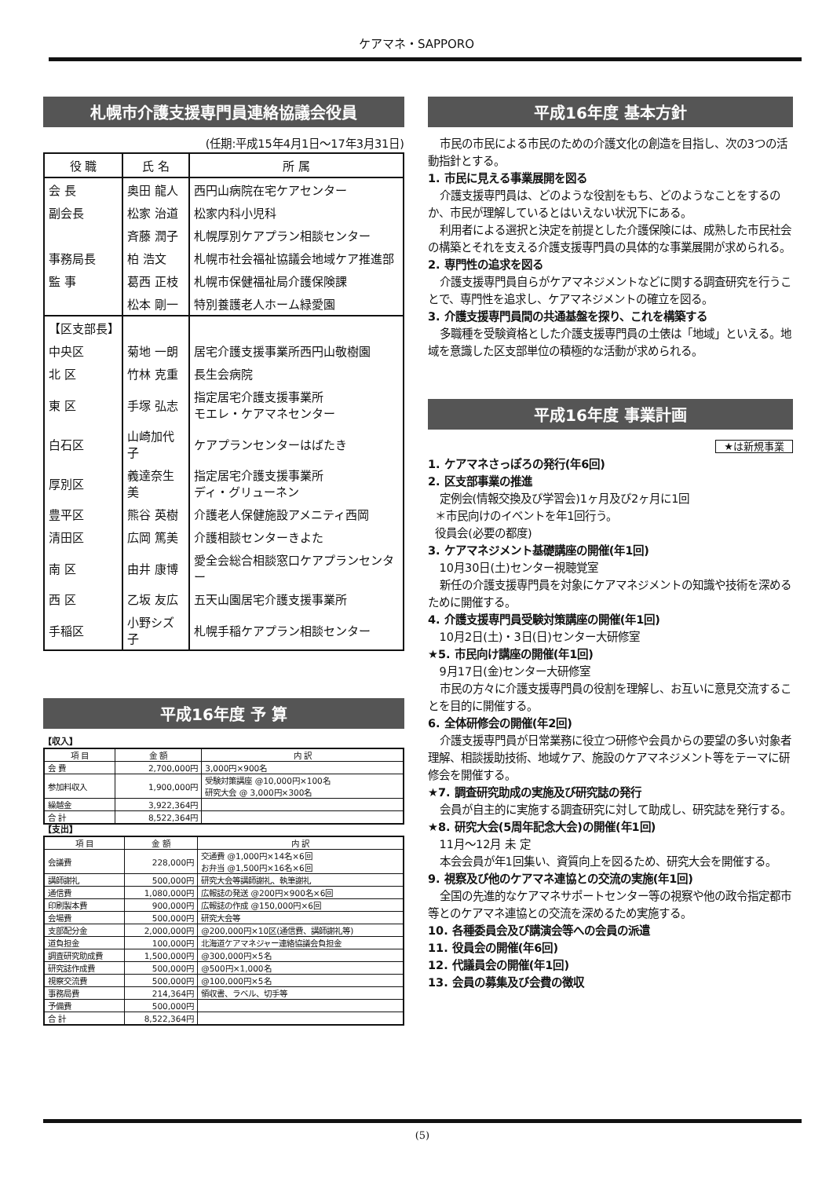ケアマネ・SAPPORO
札幌市介護支援専門員連絡協議会役員
(任期:平成15年4月1日～17年3月31日)
| 役 職 | 氏 名 | 所 属 |
| --- | --- | --- |
| 会 長 | 奥田 龍人 | 西円山病院在宅ケアセンター |
| 副会長 | 松家 治道 | 松家内科小児科 |
| | 斉藤 潤子 | 札幌厚別ケアプラン相談センター |
| 事務局長 | 柏 浩文 | 札幌市社会福祉協議会地域ケア推進部 |
| 監 事 | 葛西 正枝 | 札幌市保健福祉局介護保険課 |
| | 松本 剛一 | 特別養護老人ホーム緑愛園 |
| 【区支部長】 | | |
| 中央区 | 菊地 一朗 | 居宅介護支援事業所西円山敬樹園 |
| 北 区 | 竹林 克重 | 長生会病院 |
| 東 区 | 手塚 弘志 | 指定居宅介護支援事業所 モエレ・ケアマネセンター |
| 白石区 | 山崎加代子 | ケアプランセンターはばたき |
| 厚別区 | 義達奈生美 | 指定居宅介護支援事業所 ディ・グリューネン |
| 豊平区 | 熊谷 英樹 | 介護老人保健施設アメニティ西岡 |
| 清田区 | 広岡 篤美 | 介護相談センターきよた |
| 南 区 | 由井 康博 | 愛全会総合相談窓口ケアプランセンター |
| 西 区 | 乙坂 友広 | 五天山園居宅介護支援事業所 |
| 手稲区 | 小野シズ子 | 札幌手稲ケアプラン相談センター |
平成16年度 予 算
【収入】
| 項 目 | 金 額 | 内 訳 |
| --- | --- | --- |
| 会 費 | 2,700,000円 | 3,000円×900名 |
| 参加料収入 | 1,900,000円 | 受験対策講座 @10,000円×100名 研究大会 @ 3,000円×300名 |
| 繰越金 | 3,922,364円 | |
| 合 計 | 8,522,364円 | |
【支出】
| 項 目 | 金 額 | 内 訳 |
| --- | --- | --- |
| 会議費 | 228,000円 | 交通費 @1,000円×14名×6回 お弁当 @1,500円×16名×6回 |
| 講師謝礼 | 500,000円 | 研究大会等講師謝礼、執筆謝礼 |
| 通信費 | 1,080,000円 | 広報誌の発送 @200円×900名×6回 |
| 印刷製本費 | 900,000円 | 広報誌の作成 @150,000円×6回 |
| 会場費 | 500,000円 | 研究大会等 |
| 支部配分金 | 2,000,000円 | @200,000円×10区(通信費、講師謝礼等) |
| 道負担金 | 100,000円 | 北海道ケアマネジャー連絡協議会負担金 |
| 調査研究助成費 | 1,500,000円 | @300,000円×5名 |
| 研究誌作成費 | 500,000円 | @500円×1,000名 |
| 視察交流費 | 500,000円 | @100,000円×5名 |
| 事務局費 | 214,364円 | 領収書、ラベル、切手等 |
| 予備費 | 500,000円 | |
| 合 計 | 8,522,364円 | |
平成16年度 基本方針
市民の市民による市民のための介護文化の創造を目指し、次の3つの活動指針とする。
1. 市民に見える事業展開を図る
介護支援専門員は、どのような役割をもち、どのようなことをするのか、市民が理解しているとはいえない状況下にある。
利用者による選択と決定を前提とした介護保険には、成熟した市民社会の構築とそれを支える介護支援専門員の具体的な事業展開が求められる。
2. 専門性の追求を図る
介護支援専門員自らがケアマネジメントなどに関する調査研究を行うことで、専門性を追求し、ケアマネジメントの確立を図る。
3. 介護支援専門員間の共通基盤を探り、これを構築する
多職種を受験資格とした介護支援専門員の土俵は「地域」といえる。地域を意識した区支部単位の積極的な活動が求められる。
平成16年度 事業計画
★は新規事業
1. ケアマネさっぽろの発行(年6回)
2. 区支部事業の推進
定例会(情報交換及び学習会)1ヶ月及び2ヶ月に1回
＊市民向けのイベントを年1回行う。
役員会(必要の都度)
3. ケアマネジメント基礎講座の開催(年1回)
10月30日(土)センター視聴覚室
新任の介護支援専門員を対象にケアマネジメントの知識や技術を深めるために開催する。
4. 介護支援専門員受験対策講座の開催(年1回)
10月2日(土)・3日(日)センター大研修室
★5. 市民向け講座の開催(年1回)
9月17日(金)センター大研修室
市民の方々に介護支援専門員の役割を理解し、お互いに意見交流することを目的に開催する。
6. 全体研修会の開催(年2回)
介護支援専門員が日常業務に役立つ研修や会員からの要望の多い対象者理解、相談援助技術、地域ケア、施設のケアマネジメント等をテーマに研修会を開催する。
★7. 調査研究助成の実施及び研究誌の発行
会員が自主的に実施する調査研究に対して助成し、研究誌を発行する。
★8. 研究大会(5周年記念大会)の開催(年1回)
11月～12月 未 定
本会会員が年1回集い、資質向上を図るため、研究大会を開催する。
9. 視察及び他のケアマネ連協との交流の実施(年1回)
全国の先進的なケアマネサポートセンター等の視察や他の政令指定都市等とのケアマネ連協との交流を深めるため実施する。
10. 各種委員会及び講演会等への会員の派遣
11. 役員会の開催(年6回)
12. 代議員会の開催(年1回)
13. 会員の募集及び会費の徴収
(5)